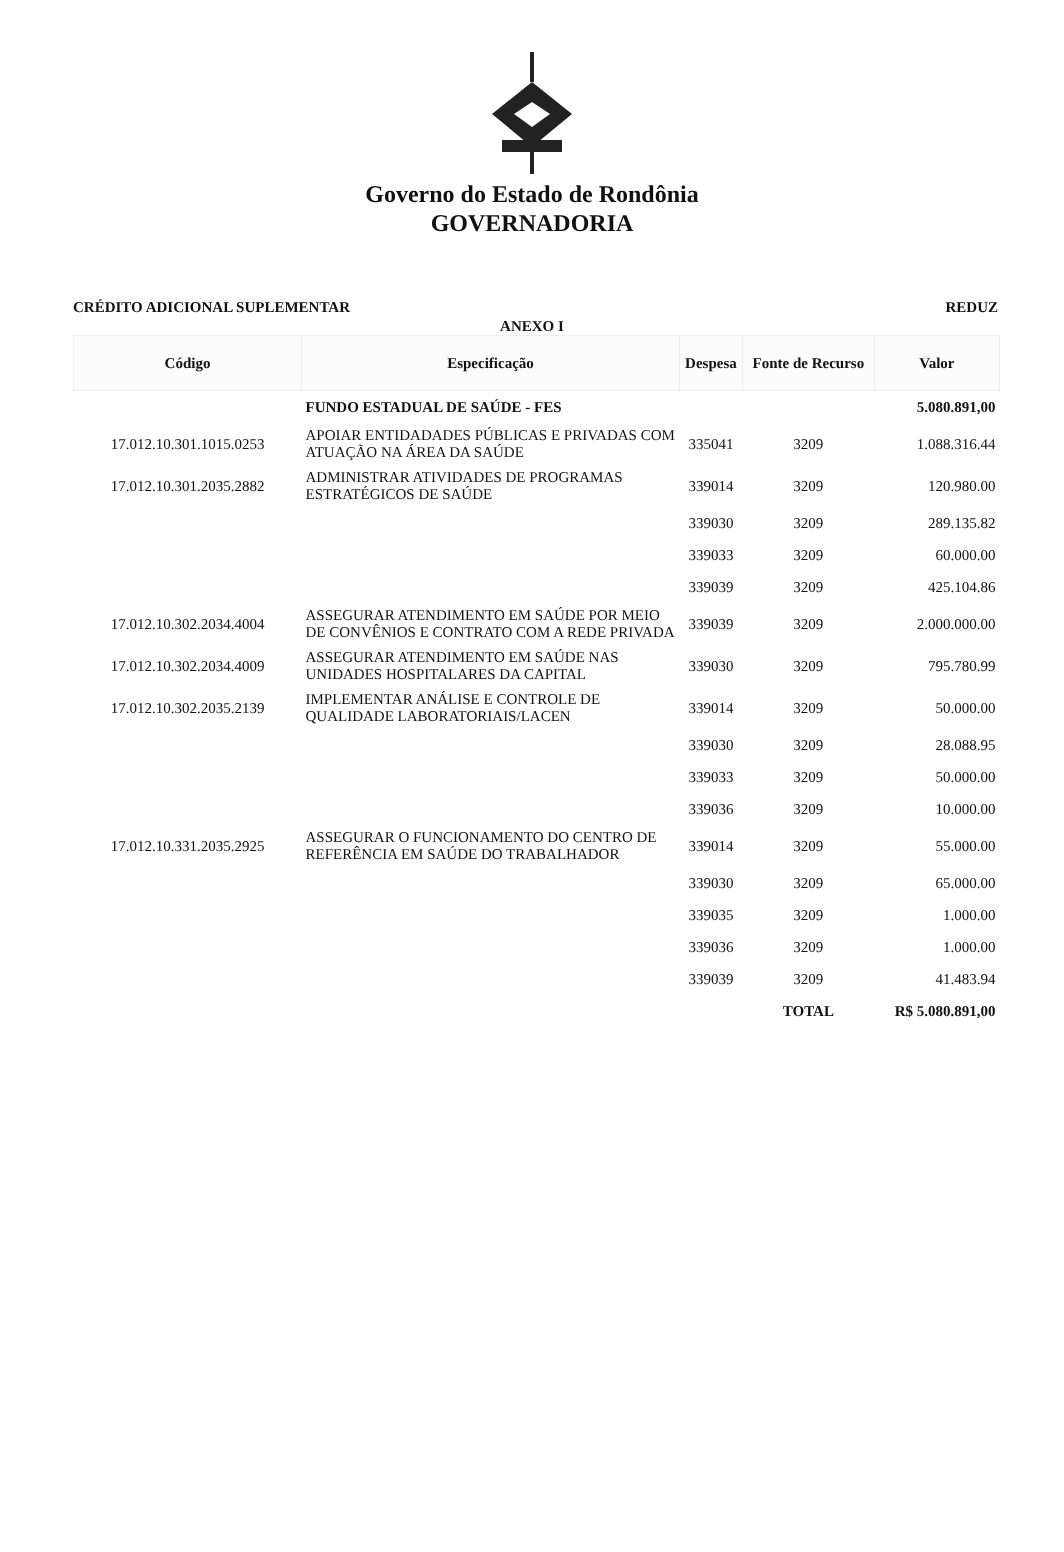Governo do Estado de Rondônia
GOVERNADORIA
CRÉDITO ADICIONAL SUPLEMENTAR REDUZ
ANEXO I
| Código | Especificação | Despesa | Fonte de Recurso | Valor |
| --- | --- | --- | --- | --- |
| | FUNDO ESTADUAL DE SAÚDE - FES | | | 5.080.891,00 |
| 17.012.10.301.1015.0253 | APOIAR ENTIDADADES PÚBLICAS E PRIVADAS COM ATUAÇÃO NA ÁREA DA SAÚDE | 335041 | 3209 | 1.088.316.44 |
| 17.012.10.301.2035.2882 | ADMINISTRAR ATIVIDADES DE PROGRAMAS ESTRATÉGICOS DE SAÚDE | 339014 | 3209 | 120.980.00 |
| | | 339030 | 3209 | 289.135.82 |
| | | 339033 | 3209 | 60.000.00 |
| | | 339039 | 3209 | 425.104.86 |
| 17.012.10.302.2034.4004 | ASSEGURAR ATENDIMENTO EM SAÚDE POR MEIO DE CONVÊNIOS E CONTRATO COM A REDE PRIVADA | 339039 | 3209 | 2.000.000.00 |
| 17.012.10.302.2034.4009 | ASSEGURAR ATENDIMENTO EM SAÚDE NAS UNIDADES HOSPITALARES DA CAPITAL | 339030 | 3209 | 795.780.99 |
| 17.012.10.302.2035.2139 | IMPLEMENTAR ANÁLISE E CONTROLE DE QUALIDADE LABORATORIAIS/LACEN | 339014 | 3209 | 50.000.00 |
| | | 339030 | 3209 | 28.088.95 |
| | | 339033 | 3209 | 50.000.00 |
| | | 339036 | 3209 | 10.000.00 |
| 17.012.10.331.2035.2925 | ASSEGURAR O FUNCIONAMENTO DO CENTRO DE REFERÊNCIA EM SAÚDE DO TRABALHADOR | 339014 | 3209 | 55.000.00 |
| | | 339030 | 3209 | 65.000.00 |
| | | 339035 | 3209 | 1.000.00 |
| | | 339036 | 3209 | 1.000.00 |
| | | 339039 | 3209 | 41.483.94 |
| | | | TOTAL | R$ 5.080.891,00 |